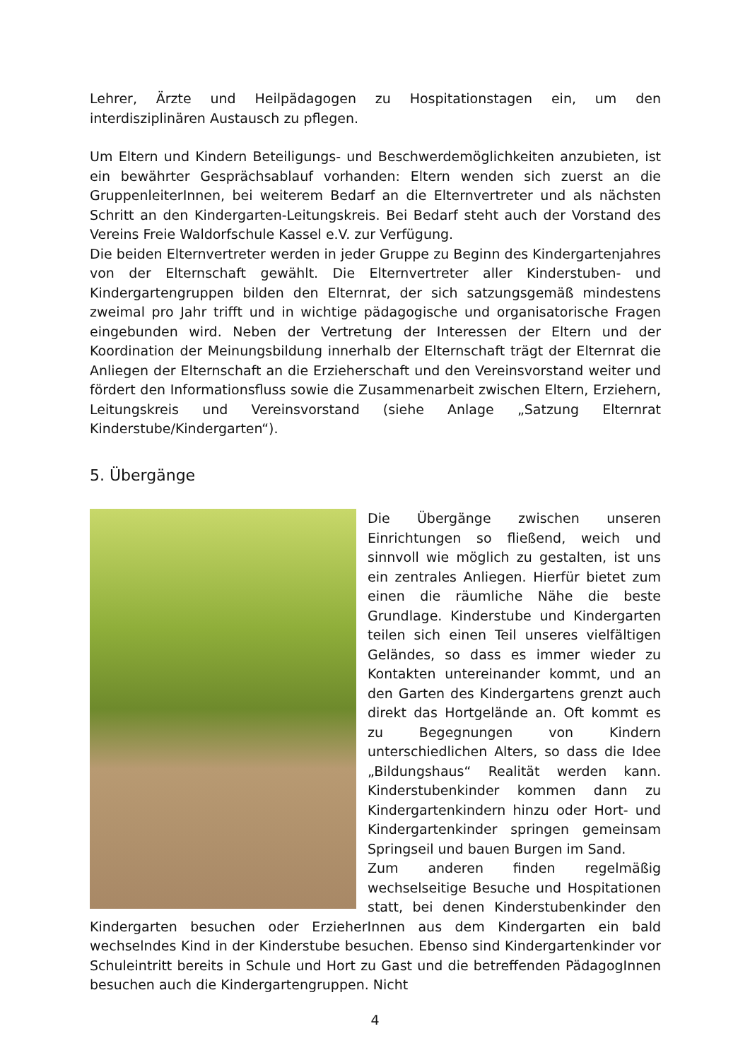Lehrer, Ärzte und Heilpädagogen zu Hospitationstagen ein, um den interdisziplinären Austausch zu pflegen.
Um Eltern und Kindern Beteiligungs- und Beschwerdemöglichkeiten anzubieten, ist ein bewährter Gesprächsablauf vorhanden: Eltern wenden sich zuerst an die GruppenleiterInnen, bei weiterem Bedarf an die Elternvertreter und als nächsten Schritt an den Kindergarten-Leitungskreis. Bei Bedarf steht auch der Vorstand des Vereins Freie Waldorfschule Kassel e.V. zur Verfügung.
Die beiden Elternvertreter werden in jeder Gruppe zu Beginn des Kindergartenjahres von der Elternschaft gewählt. Die Elternvertreter aller Kinderstuben- und Kindergartengruppen bilden den Elternrat, der sich satzungsgemäß mindestens zweimal pro Jahr trifft und in wichtige pädagogische und organisatorische Fragen eingebunden wird. Neben der Vertretung der Interessen der Eltern und der Koordination der Meinungsbildung innerhalb der Elternschaft trägt der Elternrat die Anliegen der Elternschaft an die Erzieherschaft und den Vereinsvorstand weiter und fördert den Informationsfluss sowie die Zusammenarbeit zwischen Eltern, Erziehern, Leitungskreis und Vereinsvorstand (siehe Anlage „Satzung Elternrat Kinderstube/Kindergarten“).
5. Übergänge
Die Übergänge zwischen unseren Einrichtungen so fließend, weich und sinnvoll wie möglich zu gestalten, ist uns ein zentrales Anliegen. Hierfür bietet zum einen die räumliche Nähe die beste Grundlage. Kinderstube und Kindergarten teilen sich einen Teil unseres vielfältigen Geländes, so dass es immer wieder zu Kontakten untereinander kommt, und an den Garten des Kindergartens grenzt auch direkt das Hortgelände an. Oft kommt es zu Begegnungen von Kindern unterschiedlichen Alters, so dass die Idee „Bildungshaus“ Realität werden kann. Kinderstubenkinder kommen dann zu Kindergartenkindern hinzu oder Hort- und Kindergartenkinder springen gemeinsam Springseil und bauen Burgen im Sand.
Zum anderen finden regelmäßig wechselseitige Besuche und Hospitationen statt, bei denen Kinderstubenkinder den Kindergarten besuchen oder ErzieherInnen aus dem Kindergarten ein bald wechselndes Kind in der Kinderstube besuchen. Ebenso sind Kindergartenkinder vor Schuleintritt bereits in Schule und Hort zu Gast und die betreffenden PädagogInnen besuchen auch die Kindergartengruppen. Nicht
4